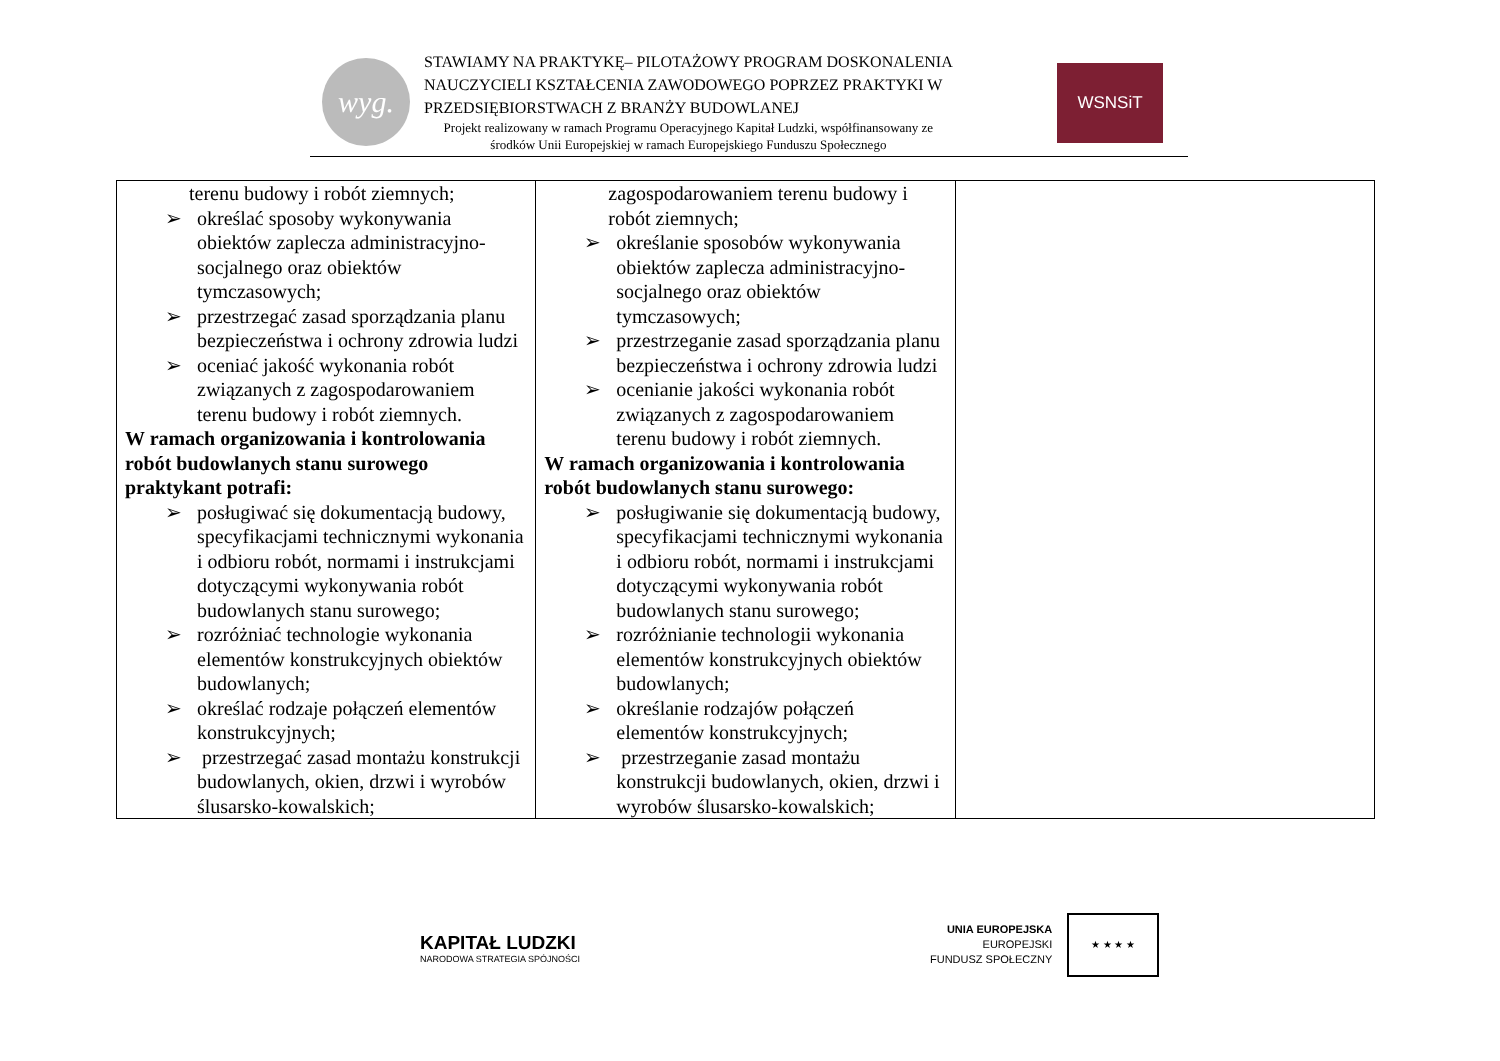wyg.
STAWIAMY NA PRAKTYKĘ– PILOTAŻOWY PROGRAM DOSKONALENIA
NAUCZYCIELI KSZTAŁCENIA ZAWODOWEGO POPRZEZ PRAKTYKI W
PRZEDSIĘBIORSTWACH Z BRANŻY BUDOWLANEJ
Projekt realizowany w ramach Programu Operacyjnego Kapitał Ludzki, współfinansowany ze
środków Unii Europejskiej w ramach Europejskiego Funduszu Społecznego
WSNSiT
| terenu budowy i robót ziemnych; ➢ określać sposoby wykonywania obiektów zaplecza administracyjno-socjalnego oraz obiektów tymczasowych; ➢ przestrzegać zasad sporządzania planu bezpieczeństwa i ochrony zdrowia ludzi ➢ oceniać jakość wykonania robót związanych z zagospodarowaniem terenu budowy i robót ziemnych. W ramach organizowania i kontrolowania robót budowlanych stanu surowego praktykant potrafi: ➢ posługiwać się dokumentacją budowy, specyfikacjami technicznymi wykonania i odbioru robót, normami i instrukcjami dotyczącymi wykonywania robót budowlanych stanu surowego; ➢ rozróżniać technologie wykonania elementów konstrukcyjnych obiektów budowlanych; ➢ określać rodzaje połączeń elementów konstrukcyjnych; ➢ przestrzegać zasad montażu konstrukcji budowlanych, okien, drzwi i wyrobów ślusarsko-kowalskich; | zagospodarowaniem terenu budowy i robót ziemnych; ➢ określanie sposobów wykonywania obiektów zaplecza administracyjno-socjalnego oraz obiektów tymczasowych; ➢ przestrzeganie zasad sporządzania planu bezpieczeństwa i ochrony zdrowia ludzi ➢ ocenianie jakości wykonania robót związanych z zagospodarowaniem terenu budowy i robót ziemnych. W ramach organizowania i kontrolowania robót budowlanych stanu surowego: ➢ posługiwanie się dokumentacją budowy, specyfikacjami technicznymi wykonania i odbioru robót, normami i instrukcjami dotyczącymi wykonywania robót budowlanych stanu surowego; ➢ rozróżnianie technologii wykonania elementów konstrukcyjnych obiektów budowlanych; ➢ określanie rodzajów połączeń elementów konstrukcyjnych; ➢ przestrzeganie zasad montażu konstrukcji budowlanych, okien, drzwi i wyrobów ślusarsko-kowalskich; | |
KAPITAŁ LUDZKI
NARODOWA STRATEGIA SPÓJNOŚCI
UNIA EUROPEJSKA
EUROPEJSKI
FUNDUSZ SPOŁECZNY
★ ★ ★ ★